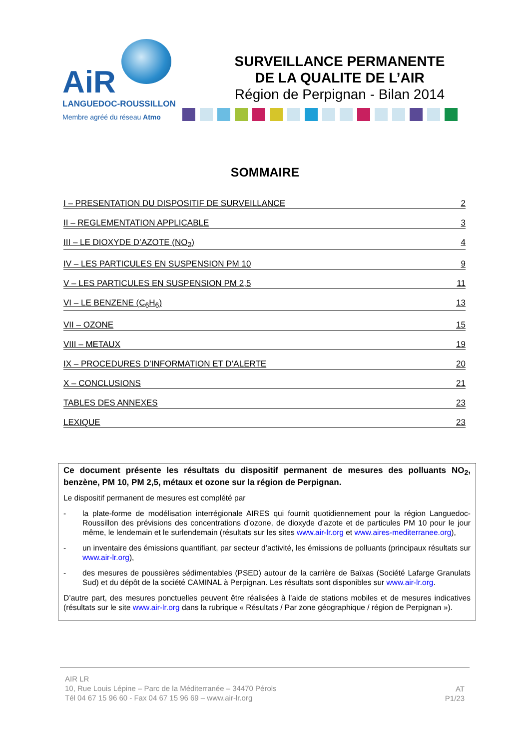AiR
LANGUEDOC-ROUSSILLON
Membre agréé du réseau Atmo
SURVEILLANCE PERMANENTE
DE LA QUALITE DE L’AIR
Région de Perpignan - Bilan 2014
SOMMAIRE
I – PRESENTATION DU DISPOSITIF DE SURVEILLANCE 2
II – REGLEMENTATION APPLICABLE 3
III – LE DIOXYDE D’AZOTE (NO<sub>2</sub>) 4
IV – LES PARTICULES EN SUSPENSION PM 10 9
V – LES PARTICULES EN SUSPENSION PM 2,5 11
VI – LE BENZENE (C<sub>6</sub>H<sub>6</sub>) 13
VII – OZONE 15
VIII – METAUX 19
IX – PROCEDURES D’INFORMATION ET D’ALERTE 20
X – CONCLUSIONS 21
TABLES DES ANNEXES 23
LEXIQUE 23
Ce document présente les résultats du dispositif permanent de mesures des polluants NO<sub>2</sub>, benzène, PM 10, PM 2,5, métaux et ozone sur la région de Perpignan.
Le dispositif permanent de mesures est complété par
- la plate-forme de modélisation interrégionale AIRES qui fournit quotidiennement pour la région Languedoc-Roussillon des prévisions des concentrations d’ozone, de dioxyde d’azote et de particules PM 10 pour le jour même, le lendemain et le surlendemain (résultats sur les sites www.air-lr.org et www.aires-mediterranee.org),
- un inventaire des émissions quantifiant, par secteur d’activité, les émissions de polluants (principaux résultats sur www.air-lr.org),
- des mesures de poussières sédimentables (PSED) autour de la carrière de Baïxas (Société Lafarge Granulats Sud) et du dépôt de la société CAMINAL à Perpignan. Les résultats sont disponibles sur www.air-lr.org.
D’autre part, des mesures ponctuelles peuvent être réalisées à l’aide de stations mobiles et de mesures indicatives (résultats sur le site www.air-lr.org dans la rubrique « Résultats / Par zone géographique / région de Perpignan »).
AIR LR
10, Rue Louis Lépine – Parc de la Méditerranée – 34470 Pérols
Tél 04 67 15 96 60 - Fax 04 67 15 96 69 – www.air-lr.org
AT
P1/23